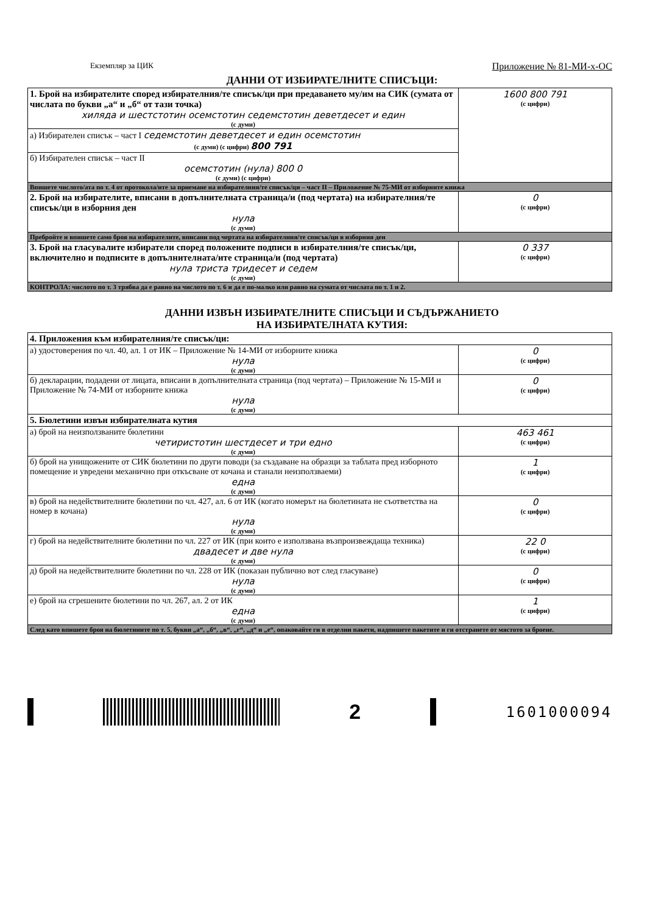Екземпляр за ЦИК Приложение № 81-МИ-х-ОС
ДАННИ ОТ ИЗБИРАТЕЛНИТЕ СПИСЪЦИ:
| 1. Брой на избирателите според избирателния/те списък/ци при предаването му/им на СИК (сумата от числата по букви „а“ и „б“ от тази точка) хиляда и шестстотин осемстотин седемстотин деветдесет и един (с думи) | 1600 800 791 (с цифри) |
| а) Избирателен списък – част I седемстотин деветдесет и един осемстотин (с думи) (с цифри) 800 791 | |
| б) Избирателен списък – част II осемстотин (нула) 800 0 (с думи) (с цифри) | |
| Впишете числото/ата по т. 4 от протокола/ите за приемане на избирателния/те списък/ци – част II – Приложение № 75-МИ от изборните книжа | |
| 2. Брой на избирателите, вписани в допълнителната страница/и (под чертата) на избирателния/те списък/ци в изборния ден нула (с думи) | 0 (с цифри) |
| Пребройте и впишете само броя на избирателите, вписани под чертата на избирателния/те списък/ци в изборния ден | |
| 3. Брой на гласувалите избиратели според положените подписи в избирателния/те списък/ци, включително и подписите в допълнителната/ите страница/и (под чертата) нула триста тридесет и седем (с думи) | 0 337 (с цифри) |
| КОНТРОЛА: числото по т. 3 трябва да е равно на числото по т. 6 и да е по-малко или равно на сумата от числата по т. 1 и 2. | |
ДАННИ ИЗВЪН ИЗБИРАТЕЛНИТЕ СПИСЪЦИ И СЪДЪРЖАНИЕТО
НА ИЗБИРАТЕЛНАТА КУТИЯ:
| 4. Приложения към избирателния/те списък/ци: | |
| а) удостоверения по чл. 40, ал. 1 от ИК – Приложение № 14-МИ от изборните книжа нула (с думи) | 0 (с цифри) |
| б) декларации, подадени от лицата, вписани в допълнителната страница (под чертата) – Приложение № 15-МИ и Приложение № 74-МИ от изборните книжа нула (с думи) | 0 (с цифри) |
| 5. Бюлетини извън избирателната кутия | |
| а) брой на неизползваните бюлетини четиристотин шестдесет и три едно (с думи) | 463 461 (с цифри) |
| б) брой на унищожените от СИК бюлетини по други поводи (за създаване на образци за таблата пред изборното помещение и увредени механично при откъсване от кочана и станали неизползваеми) една (с думи) | 1 (с цифри) |
| в) брой на недействителните бюлетини по чл. 427, ал. 6 от ИК (когато номерът на бюлетината не съответства на номер в кочана) нула (с думи) | 0 (с цифри) |
| г) брой на недействителните бюлетини по чл. 227 от ИК (при които е използвана възпроизвеждаща техника) двадесет и две нула (с думи) | 22 0 (с цифри) |
| д) брой на недействителните бюлетини по чл. 228 от ИК (показан публично вот след гласуване) нула (с думи) | 0 (с цифри) |
| е) брой на сгрешените бюлетини по чл. 267, ал. 2 от ИК една (с думи) | 1 (с цифри) |
| След като впишете броя на бюлетините по т. 5, букви „а“, „б“, „в“, „г“, „д“ и „е“, опаковайте ги в отделни пакети, надпишете пакетите и ги отстранете от мястото за броене. | |
2
1601000094